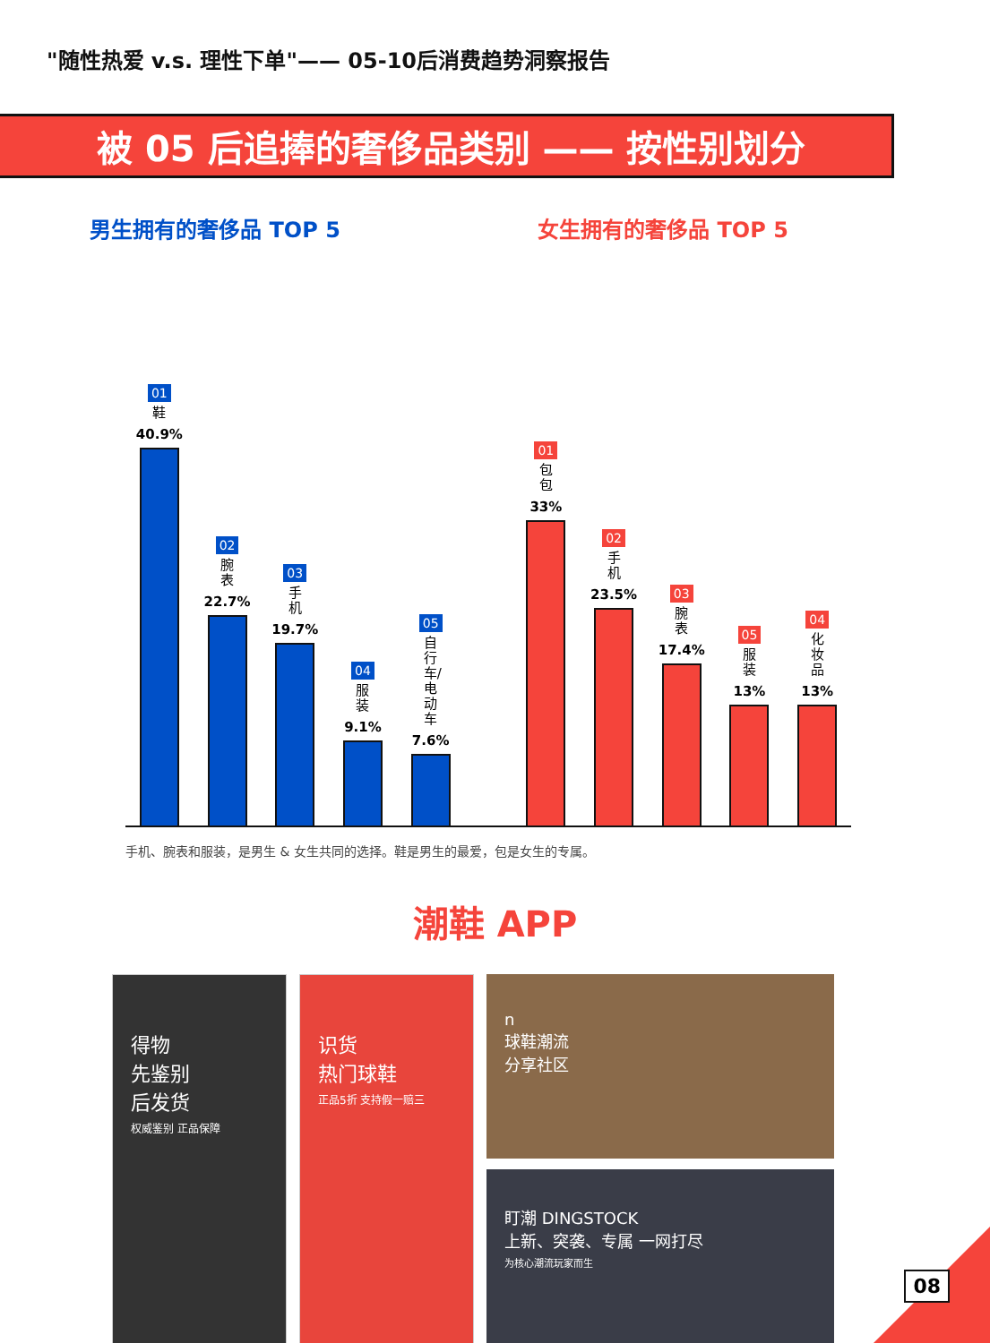"随性热爱 v.s. 理性下单"—— 05-10后消费趋势洞察报告
被 05 后追捧的奢侈品类别 —— 按性别划分
男生拥有的奢侈品 TOP 5 女生拥有的奢侈品 TOP 5
01
鞋
40.9%
02
腕表
22.7%
03
手机
19.7%
04
服装
9.1%
05
自行车/电动车
7.6%
01
包包
33%
02
手机
23.5%
03
腕表
17.4%
05
服装
13%
04
化妆品
13%
手机、腕表和服装，是男生 & 女生共同的选择。鞋是男生的最爱，包是女生的专属。
潮鞋 APP
得物
先鉴别
后发货
权威鉴别 正品保障
识货
热门球鞋
正品5折 支持假一赔三
n
球鞋潮流
分享社区
盯潮 DINGSTOCK
上新、突袭、专属 一网打尽
为核心潮流玩家而生
08